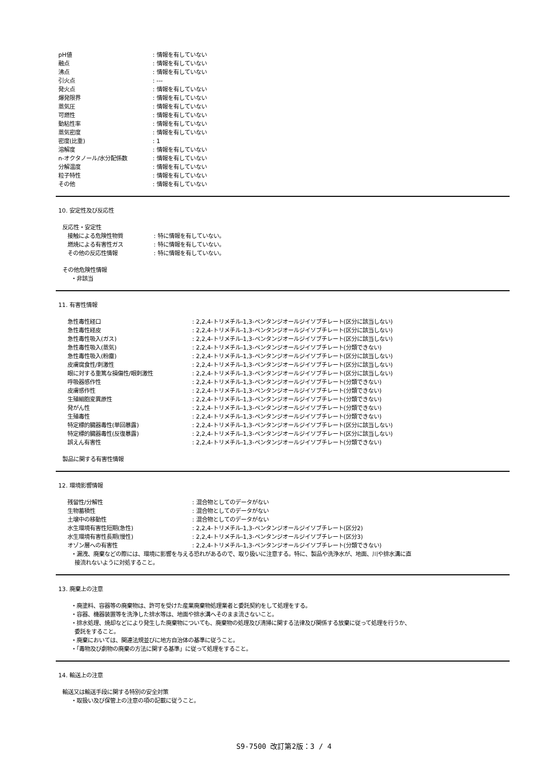pH値 : 情報を有していない
融点 : 情報を有していない
沸点 : 情報を有していない
引火点 : ---
発火点 : 情報を有していない
爆発限界 : 情報を有していない
蒸気圧 : 情報を有していない
可燃性 : 情報を有していない
動粘性率 : 情報を有していない
蒸気密度 : 情報を有していない
密度(比重) : 1
溶解度 : 情報を有していない
n-オクタノール/水分配係数 : 情報を有していない
分解温度 : 情報を有していない
粒子特性 : 情報を有していない
その他 : 情報を有していない
10. 安定性及び反応性
反応性・安定性
接触による危険性物質 : 特に情報を有していない。
燃焼による有害性ガス : 特に情報を有していない。
その他の反応性情報 : 特に情報を有していない。
その他危険性情報
・非該当
11. 有害性情報
急性毒性経口 : 2,2,4-トリメチル-1,3-ペンタンジオールジイソブチレート(区分に該当しない)
急性毒性経皮 : 2,2,4-トリメチル-1,3-ペンタンジオールジイソブチレート(区分に該当しない)
急性毒性吸入(ガス) : 2,2,4-トリメチル-1,3-ペンタンジオールジイソブチレート(区分に該当しない)
急性毒性吸入(蒸気) : 2,2,4-トリメチル-1,3-ペンタンジオールジイソブチレート(分類できない)
急性毒性吸入(粉塵) : 2,2,4-トリメチル-1,3-ペンタンジオールジイソブチレート(区分に該当しない)
皮膚腐食性/刺激性 : 2,2,4-トリメチル-1,3-ペンタンジオールジイソブチレート(区分に該当しない)
眼に対する重篤な損傷性/眼刺激性 : 2,2,4-トリメチル-1,3-ペンタンジオールジイソブチレート(区分に該当しない)
呼吸器感作性 : 2,2,4-トリメチル-1,3-ペンタンジオールジイソブチレート(分類できない)
皮膚感作性 : 2,2,4-トリメチル-1,3-ペンタンジオールジイソブチレート(分類できない)
生殖細胞変異原性 : 2,2,4-トリメチル-1,3-ペンタンジオールジイソブチレート(分類できない)
発がん性 : 2,2,4-トリメチル-1,3-ペンタンジオールジイソブチレート(分類できない)
生殖毒性 : 2,2,4-トリメチル-1,3-ペンタンジオールジイソブチレート(分類できない)
特定標的臓器毒性(単回暴露) : 2,2,4-トリメチル-1,3-ペンタンジオールジイソブチレート(区分に該当しない)
特定標的臓器毒性(反復暴露) : 2,2,4-トリメチル-1,3-ペンタンジオールジイソブチレート(区分に該当しない)
誤えん有害性 : 2,2,4-トリメチル-1,3-ペンタンジオールジイソブチレート(分類できない)
製品に関する有害性情報
12. 環境影響情報
残留性/分解性 : 混合物としてのデータがない
生物蓄積性 : 混合物としてのデータがない
土壌中の移動性 : 混合物としてのデータがない
水生環境有害性短期(急性) : 2,2,4-トリメチル-1,3-ペンタンジオールジイソブチレート(区分2)
水生環境有害性長期(慢性) : 2,2,4-トリメチル-1,3-ペンタンジオールジイソブチレート(区分3)
オゾン層への有害性 : 2,2,4-トリメチル-1,3-ペンタンジオールジイソブチレート(分類できない)
・漏洩、廃棄などの際には、環境に影響を与える恐れがあるので、取り扱いに注意する。特に、製品や洗浄水が、地面、川や排水溝に直
接流れないように対処すること。
13. 廃棄上の注意
・廃塗料、容器等の廃棄物は、許可を受けた産業廃棄物処理業者と委託契約をして処理をする。
・容器、機器装置等を洗浄した排水等は、地面や排水溝へそのまま流さないこと。
・排水処理、焼却などにより発生した廃棄物についても、廃棄物の処理及び清掃に関する法律及び関係する放棄に従って処理を行うか、
委託をすること。
・廃棄においては、関連法規並びに地方自治体の基準に従うこと。
・「毒物及び劇物の廃棄の方法に関する基準」に従って処理をすること。
14. 輸送上の注意
輸送又は輸送手段に関する特別の安全対策
・取扱い及び保管上の注意の項の記載に従うこと。
S9-7500 改訂第2版：3 / 4